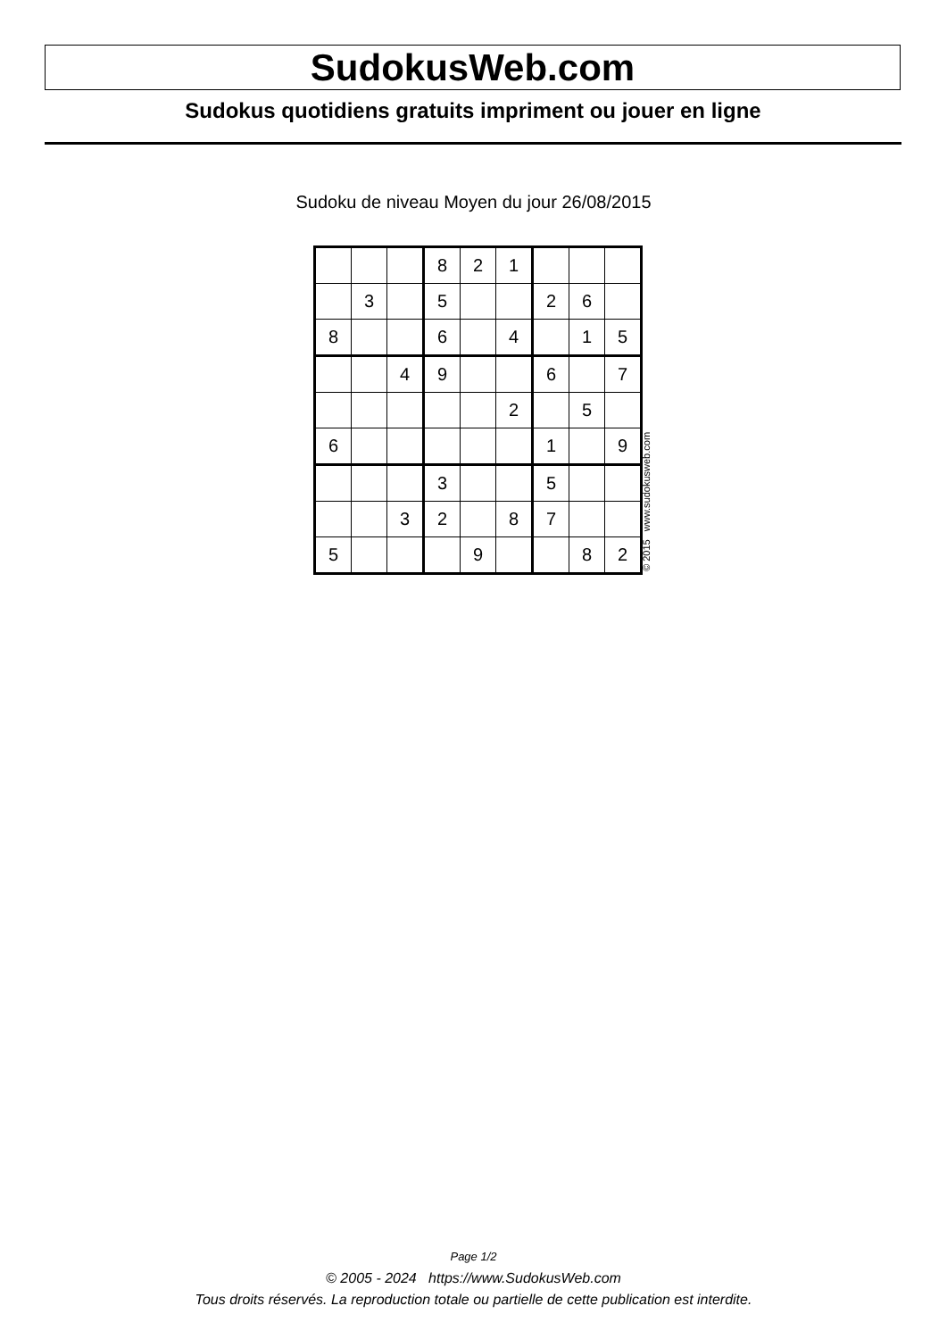SudokusWeb.com
Sudokus quotidiens gratuits impriment ou jouer en ligne
Sudoku de niveau Moyen du jour 26/08/2015
| | | | 8 | 2 | 1 | | | |
| | 3 | | 5 | | | 2 | 6 | |
| 8 | | | 6 | | 4 | | 1 | 5 |
| | | 4 | 9 | | | 6 | | 7 |
| | | | | | 2 | | 5 | |
| 6 | | | | | | 1 | | 9 |
| | | | 3 | | | 5 | | |
| | | 3 | 2 | | 8 | 7 | | |
| 5 | | | | 9 | | | 8 | 2 |
© 2015 www.sudokusweb.com
Page 1/2
© 2005 - 2024 https://www.SudokusWeb.com
Tous droits réservés. La reproduction totale ou partielle de cette publication est interdite.